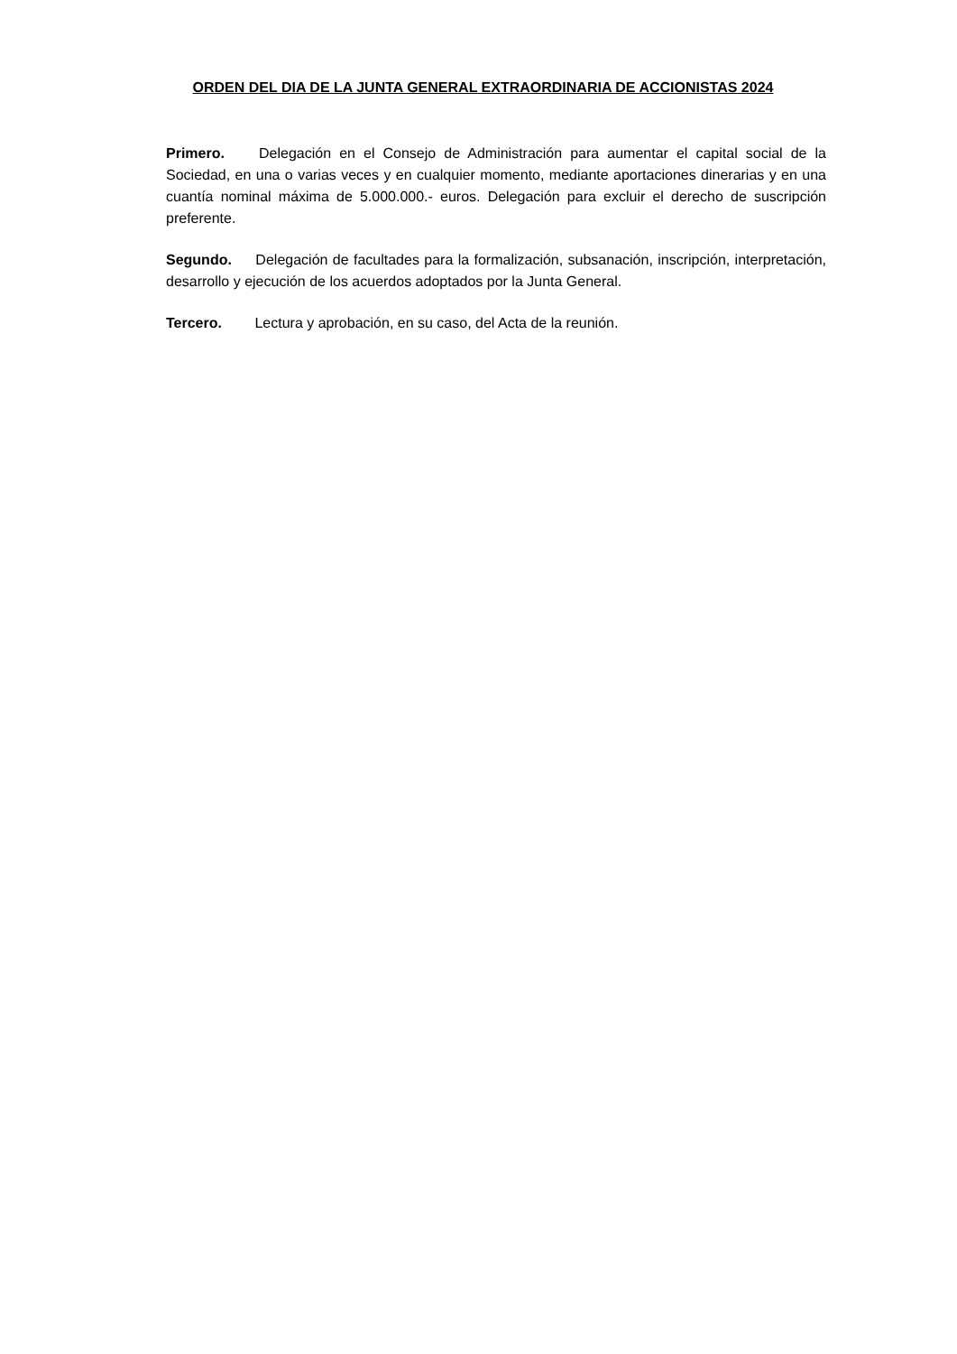ORDEN DEL DIA DE LA JUNTA GENERAL EXTRAORDINARIA DE ACCIONISTAS 2024
Primero. Delegación en el Consejo de Administración para aumentar el capital social de la Sociedad, en una o varias veces y en cualquier momento, mediante aportaciones dinerarias y en una cuantía nominal máxima de 5.000.000.- euros. Delegación para excluir el derecho de suscripción preferente.
Segundo. Delegación de facultades para la formalización, subsanación, inscripción, interpretación, desarrollo y ejecución de los acuerdos adoptados por la Junta General.
Tercero. Lectura y aprobación, en su caso, del Acta de la reunión.